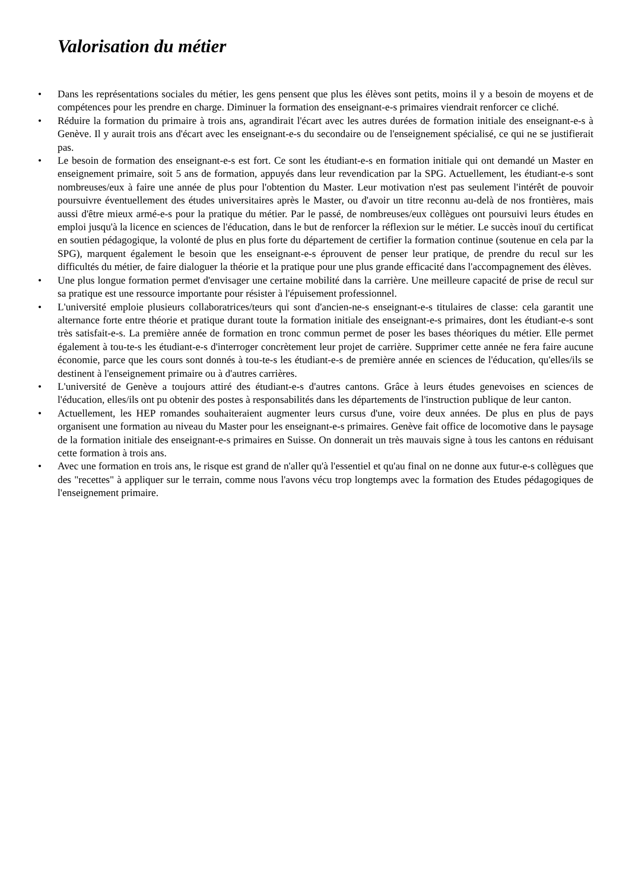Valorisation du métier
• Dans les représentations sociales du métier, les gens pensent que plus les élèves sont petits, moins il y a besoin de moyens et de compétences pour les prendre en charge. Diminuer la formation des enseignant-e-s primaires viendrait renforcer ce cliché.
• Réduire la formation du primaire à trois ans, agrandirait l'écart avec les autres durées de formation initiale des enseignant-e-s à Genève. Il y aurait trois ans d'écart avec les enseignant-e-s du secondaire ou de l'enseignement spécialisé, ce qui ne se justifierait pas.
• Le besoin de formation des enseignant-e-s est fort. Ce sont les étudiant-e-s en formation initiale qui ont demandé un Master en enseignement primaire, soit 5 ans de formation, appuyés dans leur revendication par la SPG. Actuellement, les étudiant-e-s sont nombreuses/eux à faire une année de plus pour l'obtention du Master. Leur motivation n'est pas seulement l'intérêt de pouvoir poursuivre éventuellement des études universitaires après le Master, ou d'avoir un titre reconnu au-delà de nos frontières, mais aussi d'être mieux armé-e-s pour la pratique du métier. Par le passé, de nombreuses/eux collègues ont poursuivi leurs études en emploi jusqu'à la licence en sciences de l'éducation, dans le but de renforcer la réflexion sur le métier. Le succès inouï du certificat en soutien pédagogique, la volonté de plus en plus forte du département de certifier la formation continue (soutenue en cela par la SPG), marquent également le besoin que les enseignant-e-s éprouvent de penser leur pratique, de prendre du recul sur les difficultés du métier, de faire dialoguer la théorie et la pratique pour une plus grande efficacité dans l'accompagnement des élèves.
• Une plus longue formation permet d'envisager une certaine mobilité dans la carrière. Une meilleure capacité de prise de recul sur sa pratique est une ressource importante pour résister à l'épuisement professionnel.
• L'université emploie plusieurs collaboratrices/teurs qui sont d'ancien-ne-s enseignant-e-s titulaires de classe: cela garantit une alternance forte entre théorie et pratique durant toute la formation initiale des enseignant-e-s primaires, dont les étudiant-e-s sont très satisfait-e-s. La première année de formation en tronc commun permet de poser les bases théoriques du métier. Elle permet également à tou-te-s les étudiant-e-s d'interroger concrètement leur projet de carrière. Supprimer cette année ne fera faire aucune économie, parce que les cours sont donnés à tou-te-s les étudiant-e-s de première année en sciences de l'éducation, qu'elles/ils se destinent à l'enseignement primaire ou à d'autres carrières.
• L'université de Genève a toujours attiré des étudiant-e-s d'autres cantons. Grâce à leurs études genevoises en sciences de l'éducation, elles/ils ont pu obtenir des postes à responsabilités dans les départements de l'instruction publique de leur canton.
• Actuellement, les HEP romandes souhaiteraient augmenter leurs cursus d'une, voire deux années. De plus en plus de pays organisent une formation au niveau du Master pour les enseignant-e-s primaires. Genève fait office de locomotive dans le paysage de la formation initiale des enseignant-e-s primaires en Suisse. On donnerait un très mauvais signe à tous les cantons en réduisant cette formation à trois ans.
• Avec une formation en trois ans, le risque est grand de n'aller qu'à l'essentiel et qu'au final on ne donne aux futur-e-s collègues que des "recettes" à appliquer sur le terrain, comme nous l'avons vécu trop longtemps avec la formation des Etudes pédagogiques de l'enseignement primaire.